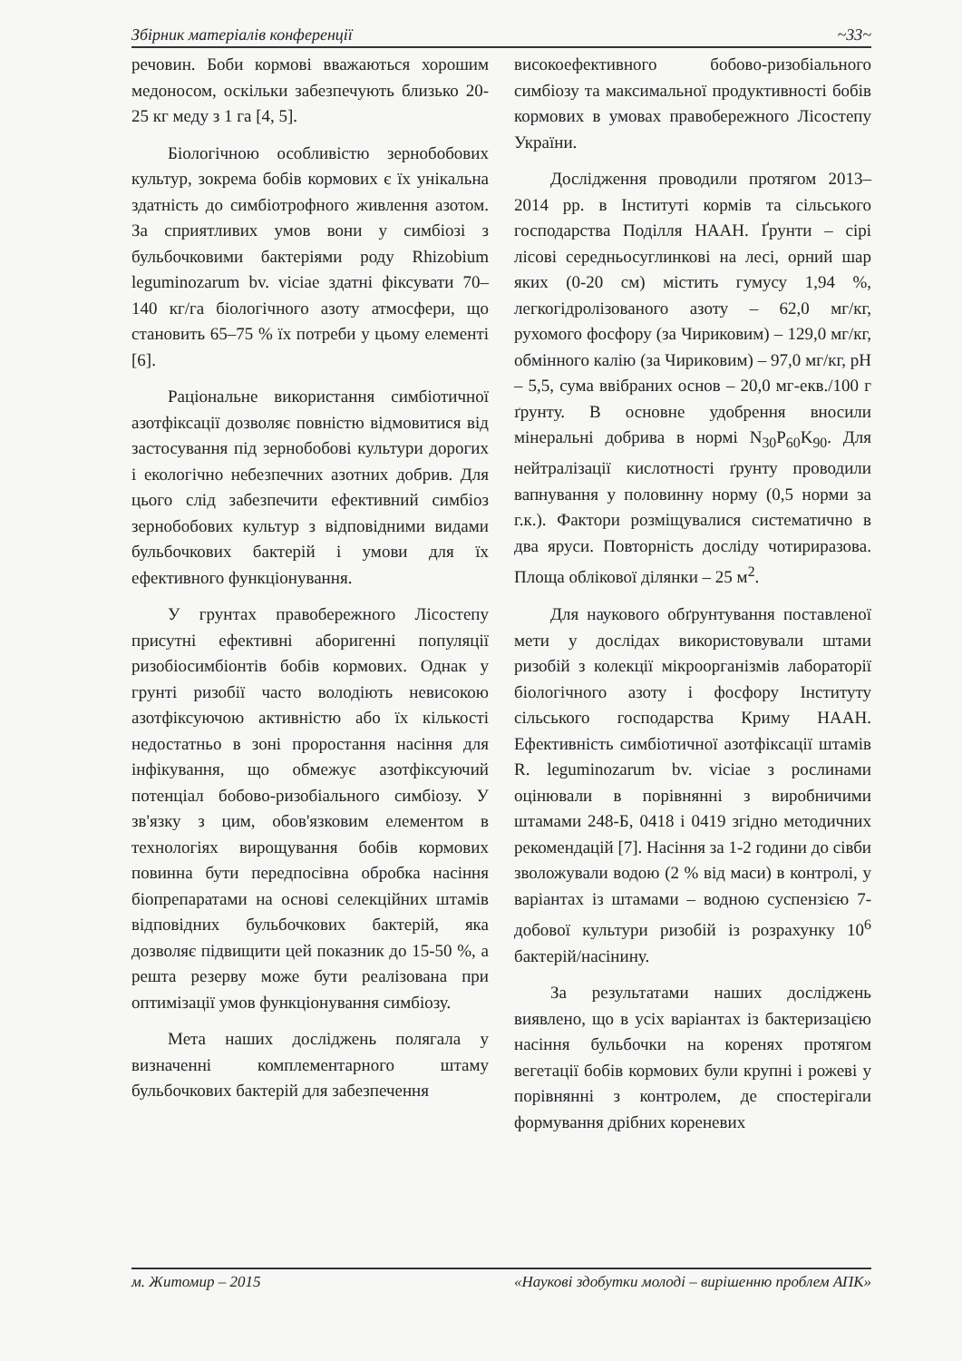Збірник матеріалів конференції ~33~
речовин. Боби кормові вважаються хорошим медоносом, оскільки забезпечують близько 20-25 кг меду з 1 га [4, 5].
Біологічною особливістю зернобобових культур, зокрема бобів кормових є їх унікальна здатність до симбіотрофного живлення азотом. За сприятливих умов вони у симбіозі з бульбочковими бактеріями роду Rhizobium leguminozarum bv. viciae здатні фіксувати 70–140 кг/га біологічного азоту атмосфери, що становить 65–75 % їх потреби у цьому елементі [6].
Раціональне використання симбіотичної азотфіксації дозволяє повністю відмовитися від застосування під зернобобові культури дорогих і екологічно небезпечних азотних добрив. Для цього слід забезпечити ефективний симбіоз зернобобових культур з відповідними видами бульбочкових бактерій і умови для їх ефективного функціонування.
У грунтах правобережного Лісостепу присутні ефективні аборигенні популяції ризобіосимбіонтів бобів кормових. Однак у грунті ризобії часто володіють невисокою азотфіксуючою активністю або їх кількості недостатньо в зоні проростання насіння для інфікування, що обмежує азотфіксуючий потенціал бобово-ризобіального симбіозу. У зв'язку з цим, обов'язковим елементом в технологіях вирощування бобів кормових повинна бути передпосівна обробка насіння біопрепаратами на основі селекційних штамів відповідних бульбочкових бактерій, яка дозволяє підвищити цей показник до 15-50 %, а решта резерву може бути реалізована при оптимізації умов функціонування симбіозу.
Мета наших досліджень полягала у визначенні комплементарного штаму бульбочкових бактерій для забезпечення
високоефективного бобово-ризобіального симбіозу та максимальної продуктивності бобів кормових в умовах правобережного Лісостепу України.
Дослідження проводили протягом 2013–2014 рр. в Інституті кормів та сільського господарства Поділля НААН. Ґрунти – сірі лісові середньосуглинкові на лесі, орний шар яких (0-20 см) містить гумусу 1,94 %, легкогідролізованого азоту – 62,0 мг/кг, рухомого фосфору (за Чириковим) – 129,0 мг/кг, обмінного калію (за Чириковим) – 97,0 мг/кг, pH – 5,5, сума ввібраних основ – 20,0 мг-екв./100 г ґрунту. В основне удобрення вносили мінеральні добрива в нормі N<sub>30</sub>P<sub>60</sub>K<sub>90</sub>. Для нейтралізації кислотності ґрунту проводили вапнування у половинну норму (0,5 норми за г.к.). Фактори розміщувалися систематично в два яруси. Повторність досліду чотириразова. Площа облікової ділянки – 25 м<sup>2</sup>.
Для наукового обґрунтування поставленої мети у дослідах використовували штами ризобій з колекції мікроорганізмів лабораторії біологічного азоту і фосфору Інституту сільського господарства Криму НААН. Ефективність симбіотичної азотфіксації штамів R. leguminozarum bv. viciae з рослинами оцінювали в порівнянні з виробничими штамами 248-Б, 0418 і 0419 згідно методичних рекомендацій [7]. Насіння за 1-2 години до сівби зволожували водою (2 % від маси) в контролі, у варіантах із штамами – водною суспензією 7-добової культури ризобій із розрахунку 10<sup>6</sup> бактерій/насінину.
За результатами наших досліджень виявлено, що в усіх варіантах із бактеризацією насіння бульбочки на коренях протягом вегетації бобів кормових були крупні і рожеві у порівнянні з контролем, де спостерігали формування дрібних кореневих
м. Житомир – 2015 «Наукові здобутки молоді – вирішенню проблем АПК»